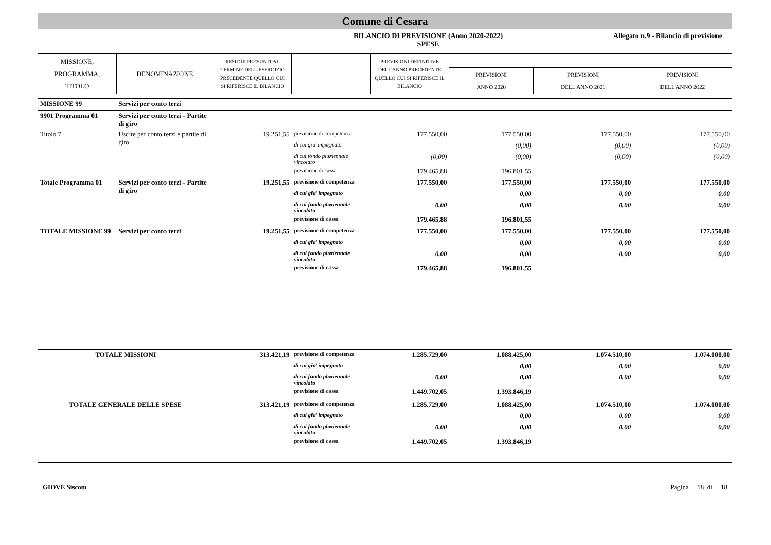Comune di Cesara
BILANCIO DI PREVISIONE (Anno 2020-2022)
SPESE
Allegato n.9 - Bilancio di previsione
| MISSIONE, PROGRAMMA, TITOLO | DENOMINAZIONE | RESIDUI PRESUNTI AL TERMINE DELL'ESERCIZIO PRECEDENTE QUELLO CUI SI RIFERISCE IL BILANCIO | | PREVISIONI DEFINITIVE DELL'ANNO PRECEDENTE QUELLO CUI SI RIFERISCE IL BILANCIO | | | |
| --- | --- | --- | --- | --- | --- | --- | --- |
| | | | | | PREVISIONI ANNO 2020 | PREVISIONI DELL'ANNO 2021 | PREVISIONI DELL'ANNO 2022 |
| MISSIONE 99 | Servizi per conto terzi | | | | | | |
| 9901 Programma 01 | Servizi per conto terzi - Partite di giro | | | | | | |
| Titolo 7 | Uscite per conto terzi e partite di giro | 19.251,55 | previsione di competenza | 177.550,00 | 177.550,00 | 177.550,00 | 177.550,00 |
| | | | di cui gia' impegnato | | (0,00) | (0,00) | (0,00) |
| | | | di cui fondo pluriennale vincolato | (0,00) | (0,00) | (0,00) | (0,00) |
| | | | previsione di cassa | 179.465,88 | 196.801,55 | | |
| Totale Programma 01 | Servizi per conto terzi - Partite di giro | 19.251,55 | previsione di competenza | 177.550,00 | 177.550,00 | 177.550,00 | 177.550,00 |
| | | | di cui gia' impegnato | | 0,00 | 0,00 | 0,00 |
| | | | di cui fondo pluriennale vincolato | 0,00 | 0,00 | 0,00 | 0,00 |
| | | | previsione di cassa | 179.465,88 | 196.801,55 | | |
| TOTALE MISSIONE 99 | Servizi per conto terzi | 19.251,55 | previsione di competenza | 177.550,00 | 177.550,00 | 177.550,00 | 177.550,00 |
| | | | di cui gia' impegnato | | 0,00 | 0,00 | 0,00 |
| | | | di cui fondo pluriennale vincolato | 0,00 | 0,00 | 0,00 | 0,00 |
| | | | previsione di cassa | 179.465,88 | 196.801,55 | | |
| TOTALE MISSIONI | | 313.421,19 | previsione di competenza | 1.285.729,00 | 1.088.425,00 | 1.074.510,00 | 1.074.000,00 |
| | | | di cui gia' impegnato | | 0,00 | 0,00 | 0,00 |
| | | | di cui fondo pluriennale vincolato | 0,00 | 0,00 | 0,00 | 0,00 |
| | | | previsione di cassa | 1.449.702,05 | 1.393.846,19 | | |
| TOTALE GENERALE DELLE SPESE | | 313.421,19 | previsione di competenza | 1.285.729,00 | 1.088.425,00 | 1.074.510,00 | 1.074.000,00 |
| | | | di cui gia' impegnato | | 0,00 | 0,00 | 0,00 |
| | | | di cui fondo pluriennale vincolato | 0,00 | 0,00 | 0,00 | 0,00 |
| | | | previsione di cassa | 1.449.702,05 | 1.393.846,19 | | |
GIOVE Siscom Pagina 18 di 18